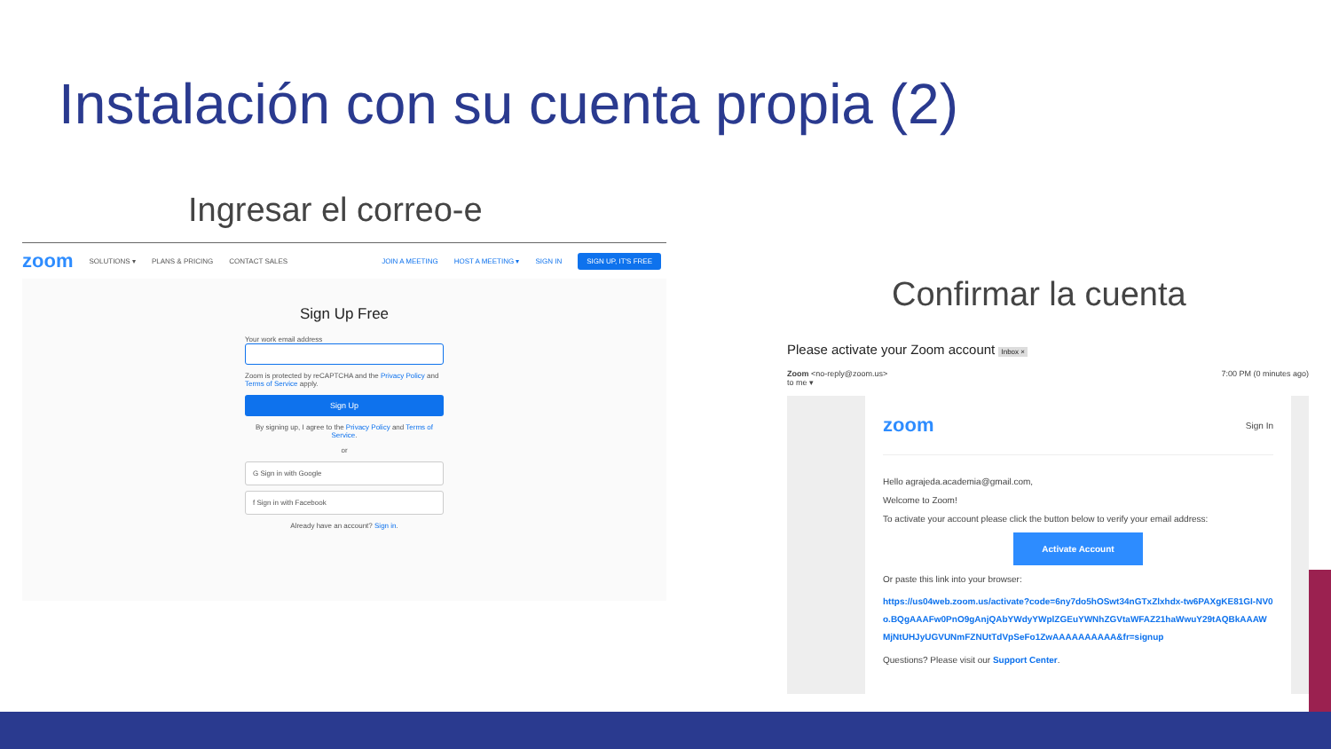Instalación con su cuenta propia (2)
Ingresar el correo-e
zoom SOLUTIONS ▾ PLANS & PRICING CONTACT SALES JOIN A MEETING HOST A MEETING ▾ SIGN IN SIGN UP, IT'S FREE
Sign Up Free
Your work email address
Zoom is protected by reCAPTCHA and the Privacy Policy and Terms of Service apply.
Sign Up
By signing up, I agree to the Privacy Policy and Terms of Service.
or
G Sign in with Google
f Sign in with Facebook
Already have an account? Sign in.
Confirmar la cuenta
Please activate your Zoom account Inbox ×
Zoom <no-reply@zoom.us>
to me ▾ 7:00 PM (0 minutes ago)
zoom Sign In
Hello agrajeda.academia@gmail.com,
Welcome to Zoom!
To activate your account please click the button below to verify your email address:
Activate Account
Or paste this link into your browser:
https://us04web.zoom.us/activate?code=6ny7do5hOSwt34nGTxZlxhdx-tw6PAXgKE81GI-NV0o.BQgAAAFw0PnO9gAnjQAbYWdyYWplZGEuYWNhZGVtaWFAZ21haWwuY29tAQBkAAAWMjNtUHJyUGVUNmFZNUtTdVpSeFo1ZwAAAAAAAAAA&fr=signup
Questions? Please visit our Support Center.